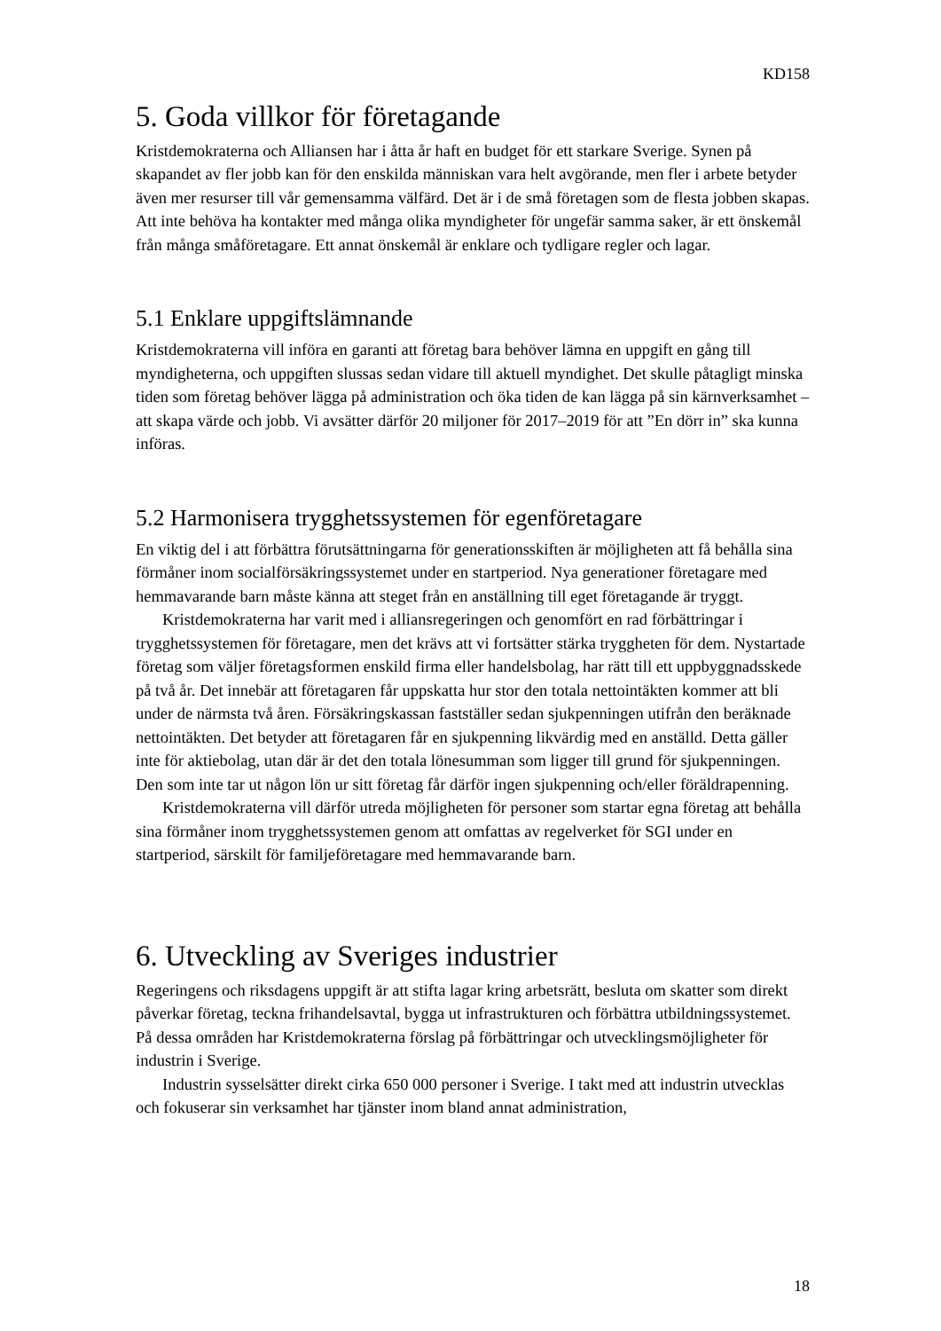KD158
5. Goda villkor för företagande
Kristdemokraterna och Alliansen har i åtta år haft en budget för ett starkare Sverige. Synen på skapandet av fler jobb kan för den enskilda människan vara helt avgörande, men fler i arbete betyder även mer resurser till vår gemensamma välfärd. Det är i de små företagen som de flesta jobben skapas. Att inte behöva ha kontakter med många olika myndigheter för ungefär samma saker, är ett önskemål från många småföretagare. Ett annat önskemål är enklare och tydligare regler och lagar.
5.1 Enklare uppgiftslämnande
Kristdemokraterna vill införa en garanti att företag bara behöver lämna en uppgift en gång till myndigheterna, och uppgiften slussas sedan vidare till aktuell myndighet. Det skulle påtagligt minska tiden som företag behöver lägga på administration och öka tiden de kan lägga på sin kärnverksamhet – att skapa värde och jobb. Vi avsätter därför 20 miljoner för 2017–2019 för att ”En dörr in” ska kunna införas.
5.2 Harmonisera trygghetssystemen för egenföretagare
En viktig del i att förbättra förutsättningarna för generationsskiften är möjligheten att få behålla sina förmåner inom socialförsäkringssystemet under en startperiod. Nya generationer företagare med hemmavarande barn måste känna att steget från en anställning till eget företagande är tryggt.
Kristdemokraterna har varit med i alliansregeringen och genomfört en rad förbättringar i trygghetssystemen för företagare, men det krävs att vi fortsätter stärka tryggheten för dem. Nystartade företag som väljer företagsformen enskild firma eller handelsbolag, har rätt till ett uppbyggnadsskede på två år. Det innebär att företagaren får uppskatta hur stor den totala nettointäkten kommer att bli under de närmsta två åren. Försäkringskassan fastställer sedan sjukpenningen utifrån den beräknade nettointäkten. Det betyder att företagaren får en sjukpenning likvärdig med en anställd. Detta gäller inte för aktiebolag, utan där är det den totala lönesumman som ligger till grund för sjukpenningen. Den som inte tar ut någon lön ur sitt företag får därför ingen sjukpenning och/eller föräldrapenning.
Kristdemokraterna vill därför utreda möjligheten för personer som startar egna företag att behålla sina förmåner inom trygghetssystemen genom att omfattas av regelverket för SGI under en startperiod, särskilt för familjeföretagare med hemmavarande barn.
6. Utveckling av Sveriges industrier
Regeringens och riksdagens uppgift är att stifta lagar kring arbetsrätt, besluta om skatter som direkt påverkar företag, teckna frihandelsavtal, bygga ut infrastrukturen och förbättra utbildningssystemet. På dessa områden har Kristdemokraterna förslag på förbättringar och utvecklingsmöjligheter för industrin i Sverige.
Industrin sysselsätter direkt cirka 650 000 personer i Sverige. I takt med att industrin utvecklas och fokuserar sin verksamhet har tjänster inom bland annat administration,
18